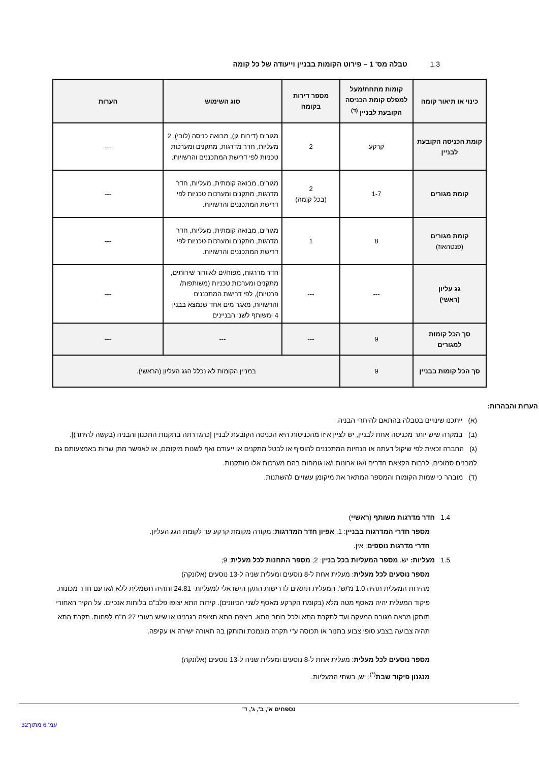1.3טבלה מס' 1 – פירוט הקומות בבניין וייעודה של כל קומה
| כינוי או תיאור קומה | קומות מתחת/מעל למפלס קומת הכניסה הקובעת לבניין <sup>(ד)</sup> | מספר דירות בקומה | סוג השימוש | הערות |
| --- | --- | --- | --- | --- |
| קומת הכניסה הקובעת לבניין | קרקע | 2 | מגורים (דירות גן), מבואה כניסה (לובי), 2 מעליות, חדר מדרגות, מתקנים ומערכות טכניות לפי דרישת המתכננים והרשויות. | --- |
| קומת מגורים | 1-7 | 2 (בכל קומה) | מגורים, מבואה קומתית, מעליות, חדר מדרגות, מתקנים ומערכות טכניות לפי דרישת המתכננים והרשויות. | --- |
| קומת מגורים (פנטהאוז) | 8 | 1 | מגורים, מבואה קומתית, מעליות, חדר מדרגות, מתקנים ומערכות טכניות לפי דרישת המתכננים והרשויות. | --- |
| גג עליון (ראשי) | --- | --- | חדר מדרגות, מפוח/ים לאוורור שירותים, מתקנים ומערכות טכניות (משותפות/ פרטיות), לפי דרישת המתכננים והרשויות, מאגר מים אחד שנמצא בבנין 4 ומשותף לשני הבניינים | --- |
| סך הכל קומות למגורים | 9 | --- | --- | --- |
| סך הכל קומות בבניין | 9 | במניין הקומות לא נכלל הגג העליון (הראשי). | | |
הערות והבהרות:
(א) ייתכנו שינויים בטבלה בהתאם להיתרי הבניה.
(ב) במקרה שיש יותר מכניסה אחת לבניין, יש לציין איזו מהכניסות היא הכניסה הקובעת לבניין [כהגדרתה בתקנות התכנון והבניה (בקשה להיתר)].
(ג) החברה זכאית לפי שיקול דעתה או הנחיות המתכננים להוסיף או לבטל מתקנים או ייעודם ואף לשנות מיקומם, או לאפשר מתן שרות באמצעותם גם למבנים סמוכים, לרבות הקצאת חדרים ו/או ארונות ו/או גומחות בהם מערכות אלו מותקנות.
(ד) מובהר כי שמות הקומות והמספר המתאר את מיקומן עשויים להשתנות.
1.4 חדר מדרגות משותף (ראשיי)
מספר חדרי המדרגות בבניין: 1. אפיון חדר המדרגות: מקורה מקומת קרקע עד לקומת הגג העליון.
חדרי מדרגות נוספים: אין.
1.5 מעליות: יש. מספר המעליות בכל בניין: 2; מספר התחנות לכל מעלית: 9;
מספר נוסעים לכל מעלית: מעלית אחת ל-8 נוסעים ומעלית שניה ל-13 נוסעים (אלונקה)
מהירות המעלית תהיה 1.0 מ'/ש'. המעלית תתאים לדרישות התקן הישראלי למעליות- 24.81 ותהיה חשמלית ללא ו/או עם חדר מכונות. פיקוד המעלית יהיה מאסף מטה מלא (בקומת הקרקע מאסף לשני הכיוונים). קירות התא יצופו פלב"ם בלוחות אנכיים. על הקיר האחורי תותקן מראה מגובה המעקה ועד לתקרת התא ולכל רוחב התא. ריצפת התא תצופה בגרניט או שיש בעובי 27 מ"מ לפחות. תקרת התא תהיה צבועה בצבע סופי צבוע בתנור או תכוסה ע"י תקרה מונמכת ותותקן בה תאורה ישירה או עקיפה.
מספר נוסעים לכל מעלית: מעלית אחת ל-8 נוסעים ומעלית שניה ל-13 נוסעים (אלונקה)
מנגנון פיקוד שבת<sup>(*)</sup>: יש, בשתי המעליות.
נספחים א', ב', ג', ד'
עמ' 6 מתוך32